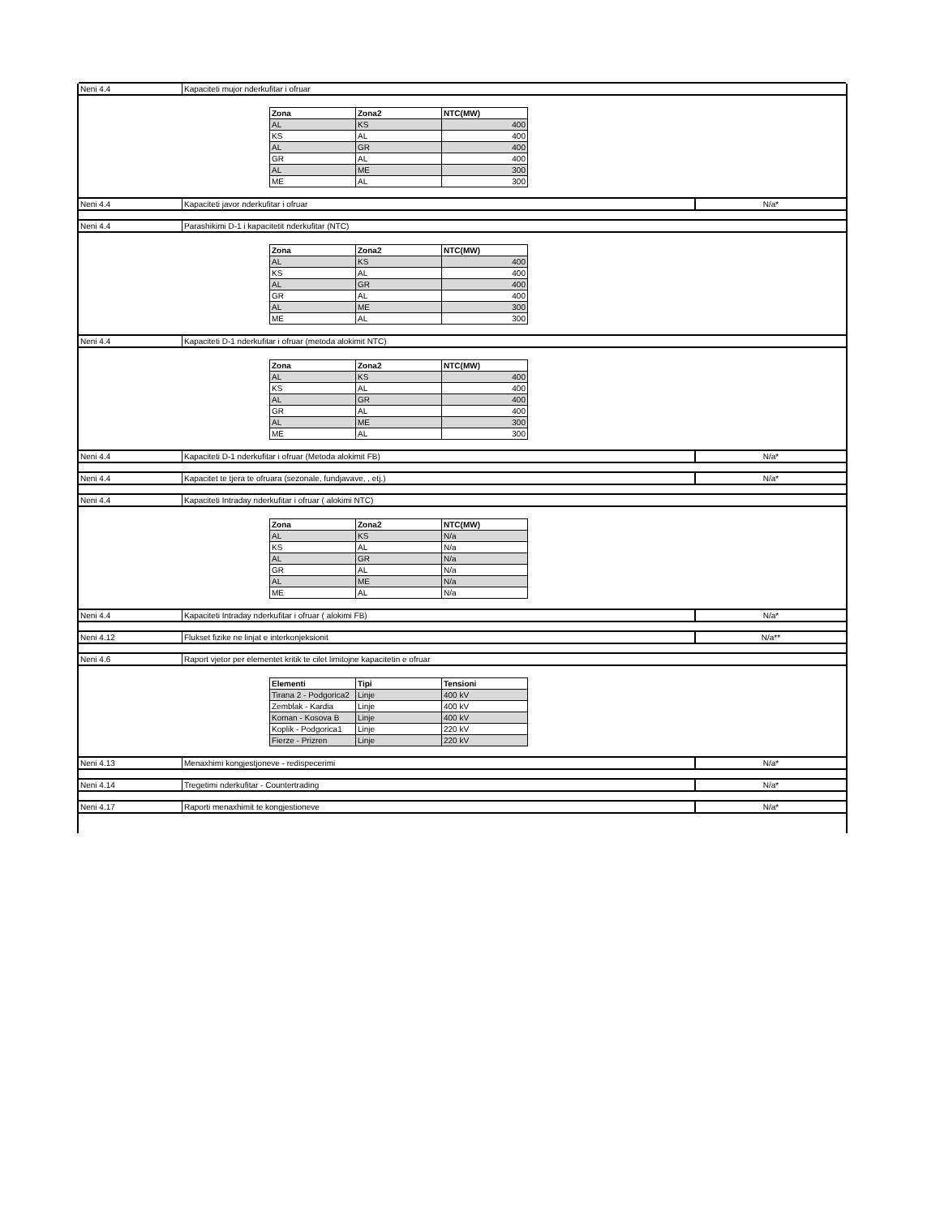Neni 4.4 Kapaciteti mujor nderkufitar i ofruar
| Zona | Zona2 | NTC(MW) |
| --- | --- | --- |
| AL | KS | 400 |
| KS | AL | 400 |
| AL | GR | 400 |
| GR | AL | 400 |
| AL | ME | 300 |
| ME | AL | 300 |
Neni 4.4 Kapaciteti javor nderkufitar i ofruar
N/a*
Neni 4.4 Parashikimi D-1 i kapacitetit nderkufitar (NTC)
| Zona | Zona2 | NTC(MW) |
| --- | --- | --- |
| AL | KS | 400 |
| KS | AL | 400 |
| AL | GR | 400 |
| GR | AL | 400 |
| AL | ME | 300 |
| ME | AL | 300 |
Neni 4.4 Kapaciteti D-1 nderkufitar i ofruar (metoda alokimit NTC)
| Zona | Zona2 | NTC(MW) |
| --- | --- | --- |
| AL | KS | 400 |
| KS | AL | 400 |
| AL | GR | 400 |
| GR | AL | 400 |
| AL | ME | 300 |
| ME | AL | 300 |
Neni 4.4 Kapaciteti D-1 nderkufitar i ofruar (Metoda alokimit FB)
N/a*
Neni 4.4 Kapacitet te tjera te ofruara (sezonale, fundjavave, , etj.)
N/a*
Neni 4.4 Kapaciteti Intraday nderkufitar i ofruar ( alokimi NTC)
| Zona | Zona2 | NTC(MW) |
| --- | --- | --- |
| AL | KS | N/a |
| KS | AL | N/a |
| AL | GR | N/a |
| GR | AL | N/a |
| AL | ME | N/a |
| ME | AL | N/a |
Neni 4.4 Kapaciteti Intraday nderkufitar i ofruar ( alokimi FB)
N/a*
Neni 4.12 Flukset fizike ne linjat e interkonjeksionit
N/a**
Neni 4.6 Raport vjetor per elementet kritik te cilet limitojne kapacitetin e ofruar
| Elementi | Tipi | Tensioni |
| --- | --- | --- |
| Tirana 2 - Podgorica2 | Linje | 400 kV |
| Zemblak - Kardia | Linje | 400 kV |
| Koman - Kosova B | Linje | 400 kV |
| Koplik - Podgorica1 | Linje | 220 kV |
| Fierze - Prizren | Linje | 220 kV |
Neni 4.13 Menaxhimi kongjestjoneve - redispecerimi
N/a*
Neni 4.14 Tregetimi nderkufitar - Countertrading
N/a*
Neni 4.17 Raporti menaxhimit te kongjestioneve
N/a*